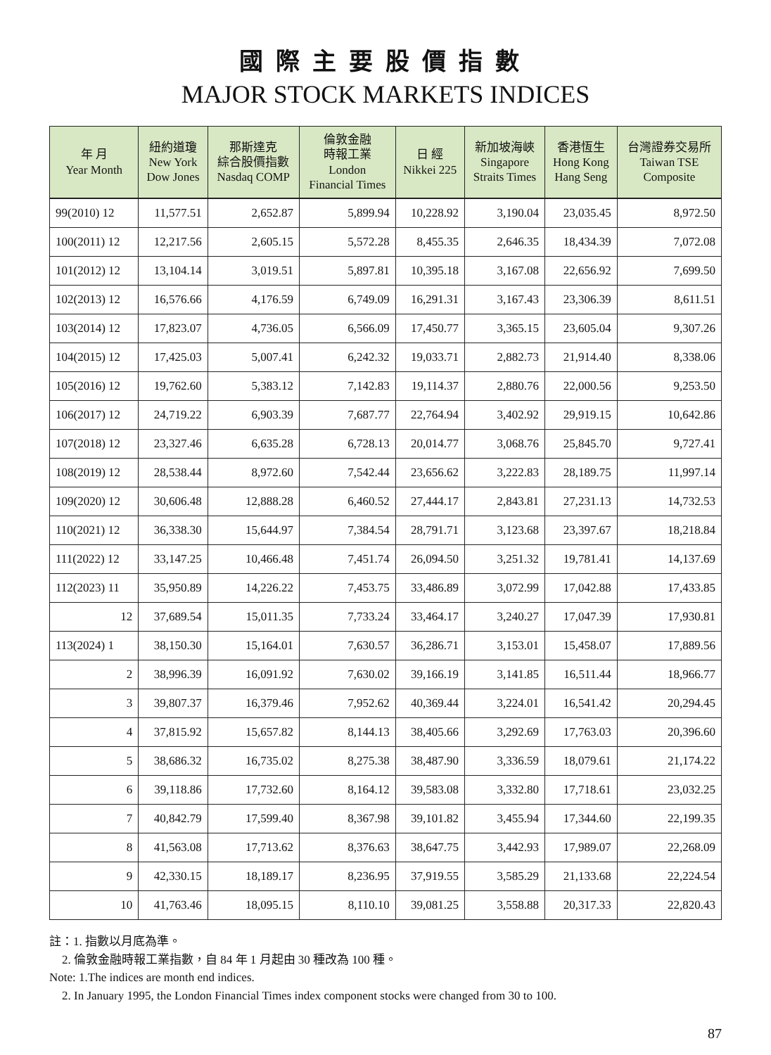國際主要股價指數
MAJOR STOCK MARKETS INDICES
| 年 月 Year Month | 紐約道瓊 New York Dow Jones | 那斯達克 綜合股價指數 Nasdaq COMP | 倫敦金融 時報工業 London Financial Times | 日 經 Nikkei 225 | 新加坡海峽 Singapore Straits Times | 香港恆生 Hong Kong Hang Seng | 台灣證券交易所 Taiwan TSE Composite |
| --- | --- | --- | --- | --- | --- | --- | --- |
| 99(2010) 12 | 11,577.51 | 2,652.87 | 5,899.94 | 10,228.92 | 3,190.04 | 23,035.45 | 8,972.50 |
| 100(2011) 12 | 12,217.56 | 2,605.15 | 5,572.28 | 8,455.35 | 2,646.35 | 18,434.39 | 7,072.08 |
| 101(2012) 12 | 13,104.14 | 3,019.51 | 5,897.81 | 10,395.18 | 3,167.08 | 22,656.92 | 7,699.50 |
| 102(2013) 12 | 16,576.66 | 4,176.59 | 6,749.09 | 16,291.31 | 3,167.43 | 23,306.39 | 8,611.51 |
| 103(2014) 12 | 17,823.07 | 4,736.05 | 6,566.09 | 17,450.77 | 3,365.15 | 23,605.04 | 9,307.26 |
| 104(2015) 12 | 17,425.03 | 5,007.41 | 6,242.32 | 19,033.71 | 2,882.73 | 21,914.40 | 8,338.06 |
| 105(2016) 12 | 19,762.60 | 5,383.12 | 7,142.83 | 19,114.37 | 2,880.76 | 22,000.56 | 9,253.50 |
| 106(2017) 12 | 24,719.22 | 6,903.39 | 7,687.77 | 22,764.94 | 3,402.92 | 29,919.15 | 10,642.86 |
| 107(2018) 12 | 23,327.46 | 6,635.28 | 6,728.13 | 20,014.77 | 3,068.76 | 25,845.70 | 9,727.41 |
| 108(2019) 12 | 28,538.44 | 8,972.60 | 7,542.44 | 23,656.62 | 3,222.83 | 28,189.75 | 11,997.14 |
| 109(2020) 12 | 30,606.48 | 12,888.28 | 6,460.52 | 27,444.17 | 2,843.81 | 27,231.13 | 14,732.53 |
| 110(2021) 12 | 36,338.30 | 15,644.97 | 7,384.54 | 28,791.71 | 3,123.68 | 23,397.67 | 18,218.84 |
| 111(2022) 12 | 33,147.25 | 10,466.48 | 7,451.74 | 26,094.50 | 3,251.32 | 19,781.41 | 14,137.69 |
| 112(2023) 11 | 35,950.89 | 14,226.22 | 7,453.75 | 33,486.89 | 3,072.99 | 17,042.88 | 17,433.85 |
| 12 | 37,689.54 | 15,011.35 | 7,733.24 | 33,464.17 | 3,240.27 | 17,047.39 | 17,930.81 |
| 113(2024) 1 | 38,150.30 | 15,164.01 | 7,630.57 | 36,286.71 | 3,153.01 | 15,458.07 | 17,889.56 |
| 2 | 38,996.39 | 16,091.92 | 7,630.02 | 39,166.19 | 3,141.85 | 16,511.44 | 18,966.77 |
| 3 | 39,807.37 | 16,379.46 | 7,952.62 | 40,369.44 | 3,224.01 | 16,541.42 | 20,294.45 |
| 4 | 37,815.92 | 15,657.82 | 8,144.13 | 38,405.66 | 3,292.69 | 17,763.03 | 20,396.60 |
| 5 | 38,686.32 | 16,735.02 | 8,275.38 | 38,487.90 | 3,336.59 | 18,079.61 | 21,174.22 |
| 6 | 39,118.86 | 17,732.60 | 8,164.12 | 39,583.08 | 3,332.80 | 17,718.61 | 23,032.25 |
| 7 | 40,842.79 | 17,599.40 | 8,367.98 | 39,101.82 | 3,455.94 | 17,344.60 | 22,199.35 |
| 8 | 41,563.08 | 17,713.62 | 8,376.63 | 38,647.75 | 3,442.93 | 17,989.07 | 22,268.09 |
| 9 | 42,330.15 | 18,189.17 | 8,236.95 | 37,919.55 | 3,585.29 | 21,133.68 | 22,224.54 |
| 10 | 41,763.46 | 18,095.15 | 8,110.10 | 39,081.25 | 3,558.88 | 20,317.33 | 22,820.43 |
註：1. 指數以月底為準。
2. 倫敦金融時報工業指數，自 84 年 1 月起由 30 種改為 100 種。
Note: 1.The indices are month end indices.
2. In January 1995, the London Financial Times index component stocks were changed from 30 to 100.
87